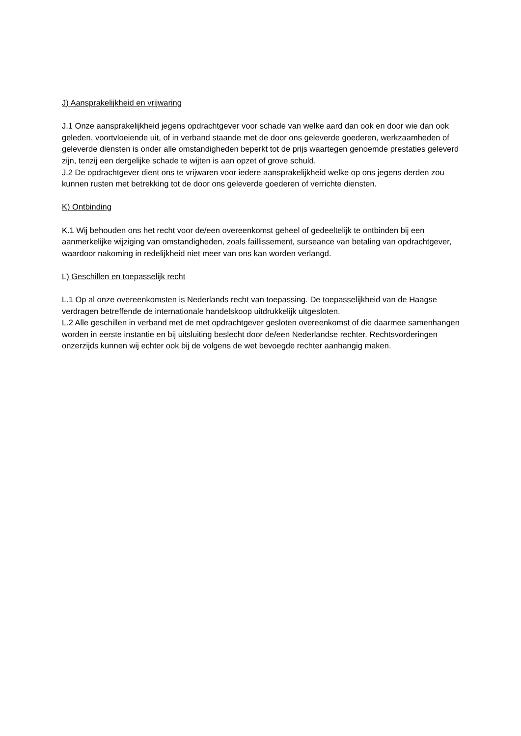J) Aansprakelijkheid en vrijwaring
J.1 Onze aansprakelijkheid jegens opdrachtgever voor schade van welke aard dan ook en door wie dan ook geleden, voortvloeiende uit, of in verband staande met de door ons geleverde goederen, werkzaamheden of geleverde diensten is onder alle omstandigheden beperkt tot de prijs waartegen genoemde prestaties geleverd zijn, tenzij een dergelijke schade te wijten is aan opzet of grove schuld.
J.2 De opdrachtgever dient ons te vrijwaren voor iedere aansprakelijkheid welke op ons jegens derden zou kunnen rusten met betrekking tot de door ons geleverde goederen of verrichte diensten.
K) Ontbinding
K.1 Wij behouden ons het recht voor de/een overeenkomst geheel of gedeeltelijk te ontbinden bij een aanmerkelijke wijziging van omstandigheden, zoals faillissement, surseance van betaling van opdrachtgever, waardoor nakoming in redelijkheid niet meer van ons kan worden verlangd.
L) Geschillen en toepasselijk recht
L.1 Op al onze overeenkomsten is Nederlands recht van toepassing. De toepasselijkheid van de Haagse verdragen betreffende de internationale handelskoop uitdrukkelijk uitgesloten.
L.2 Alle geschillen in verband met de met opdrachtgever gesloten overeenkomst of die daarmee samenhangen worden in eerste instantie en bij uitsluiting beslecht door de/een Nederlandse rechter. Rechtsvorderingen onzerzijds kunnen wij echter ook bij de volgens de wet bevoegde rechter aanhangig maken.